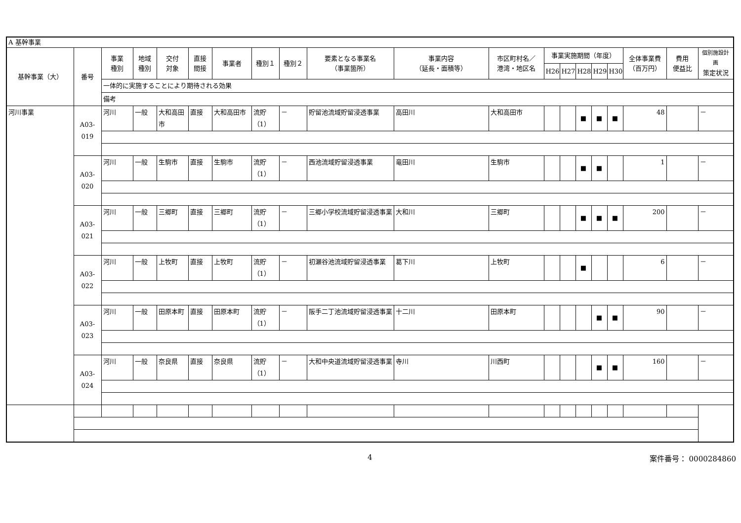| A 基幹事業 | | | | | | | | | | | | | | | | | | | |
| 基幹事業（大） | 番号 | 事業 種別 | 地域 種別 | 交付 対象 | 直接 間接 | 事業者 | 種別１ | 種別２ | 要素となる事業名 （事業箇所） | 事業内容 （延長・面積等） | 市区町村名／ 港湾・地区名 | 事業実施期間（年度） | | | | | 全体事業費 （百万円） | 費用 便益比 | 個別施設計画 策定状況 |
| | | | | | | | | | | | | H26 | H27 | H28 | H29 | H30 | | | |
| | | 一体的に実施することにより期待される効果 | | | | | | | | | | | | | | | | | |
| | | 備考 | | | | | | | | | | | | | | | | | |
| 河川事業 | A03-019 | 河川 | 一般 | 大和高田市 | 直接 | 大和高田市 | 流貯（1） | － | 貯留池流域貯留浸透事業 | 高田川 | 大和高田市 | | | ■ | ■ | ■ | 48 | | － |
| | A03-020 | 河川 | 一般 | 生駒市 | 直接 | 生駒市 | 流貯（1） | － | 西池流域貯留浸透事業 | 竜田川 | 生駒市 | | | ■ | ■ | | 1 | | － |
| | A03-021 | 河川 | 一般 | 三郷町 | 直接 | 三郷町 | 流貯（1） | － | 三郷小学校流域貯留浸透事業 | 大和川 | 三郷町 | | | ■ | ■ | ■ | 200 | | － |
| | A03-022 | 河川 | 一般 | 上牧町 | 直接 | 上牧町 | 流貯（1） | － | 初瀬谷池流域貯留浸透事業 | 葛下川 | 上牧町 | | | ■ | | | 6 | | － |
| | A03-023 | 河川 | 一般 | 田原本町 | 直接 | 田原本町 | 流貯（1） | － | 阪手二丁池流域貯留浸透事業 | 十二川 | 田原本町 | | | | ■ | ■ | 90 | | － |
| | A03-024 | 河川 | 一般 | 奈良県 | 直接 | 奈良県 | 流貯（1） | － | 大和中央道流域貯留浸透事業 | 寺川 | 川西町 | | | | ■ | ■ | 160 | | － |
4 案件番号： 0000284860